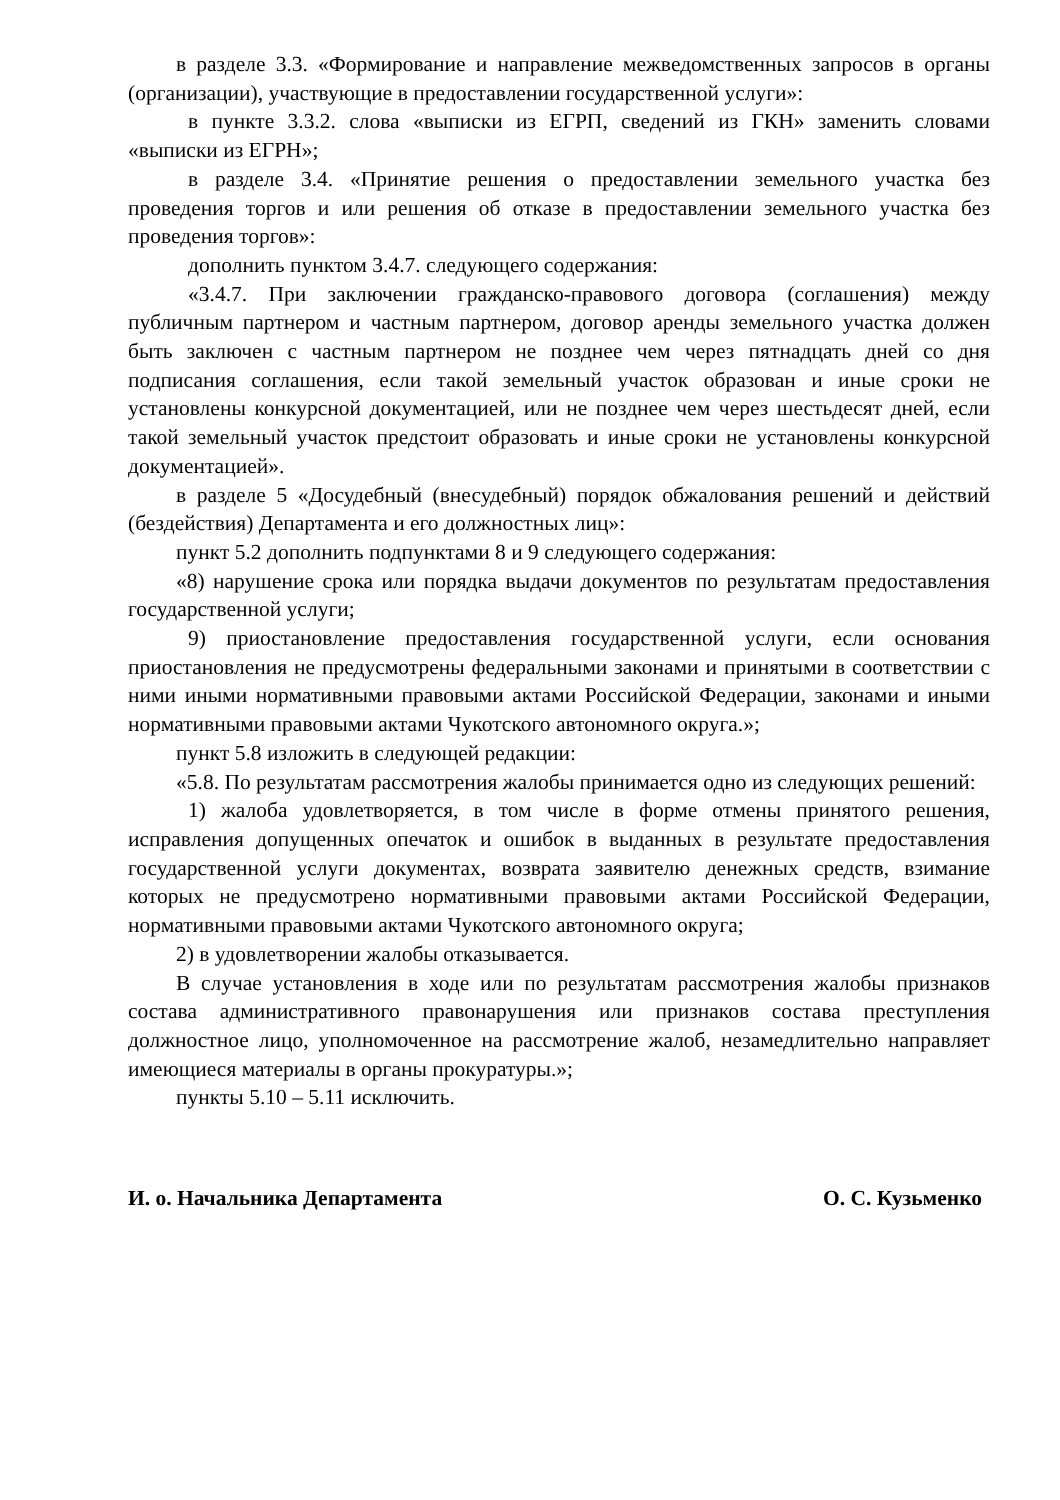в разделе 3.3. «Формирование и направление межведомственных запросов в органы (организации), участвующие в предоставлении государственной услуги»:
в пункте 3.3.2. слова «выписки из ЕГРП, сведений из ГКН» заменить словами «выписки из ЕГРН»;
в разделе 3.4. «Принятие решения о предоставлении земельного участка без проведения торгов и или решения об отказе в предоставлении земельного участка без проведения торгов»:
дополнить пунктом 3.4.7. следующего содержания:
«3.4.7. При заключении гражданско-правового договора (соглашения) между публичным партнером и частным партнером, договор аренды земельного участка должен быть заключен с частным партнером не позднее чем через пятнадцать дней со дня подписания соглашения, если такой земельный участок образован и иные сроки не установлены конкурсной документацией, или не позднее чем через шестьдесят дней, если такой земельный участок предстоит образовать и иные сроки не установлены конкурсной документацией».
в разделе 5 «Досудебный (внесудебный) порядок обжалования решений и действий (бездействия) Департамента и его должностных лиц»:
пункт 5.2 дополнить подпунктами 8 и 9 следующего содержания:
«8) нарушение срока или порядка выдачи документов по результатам предоставления государственной услуги;
9) приостановление предоставления государственной услуги, если основания приостановления не предусмотрены федеральными законами и принятыми в соответствии с ними иными нормативными правовыми актами Российской Федерации, законами и иными нормативными правовыми актами Чукотского автономного округа.»;
пункт 5.8 изложить в следующей редакции:
«5.8. По результатам рассмотрения жалобы принимается одно из следующих решений:
1) жалоба удовлетворяется, в том числе в форме отмены принятого решения, исправления допущенных опечаток и ошибок в выданных в результате предоставления государственной услуги документах, возврата заявителю денежных средств, взимание которых не предусмотрено нормативными правовыми актами Российской Федерации, нормативными правовыми актами Чукотского автономного округа;
2) в удовлетворении жалобы отказывается.
В случае установления в ходе или по результатам рассмотрения жалобы признаков состава административного правонарушения или признаков состава преступления должностное лицо, уполномоченное на рассмотрение жалоб, незамедлительно направляет имеющиеся материалы в органы прокуратуры.»;
пункты 5.10 – 5.11 исключить.
И. о. Начальника Департамента О. С. Кузьменко